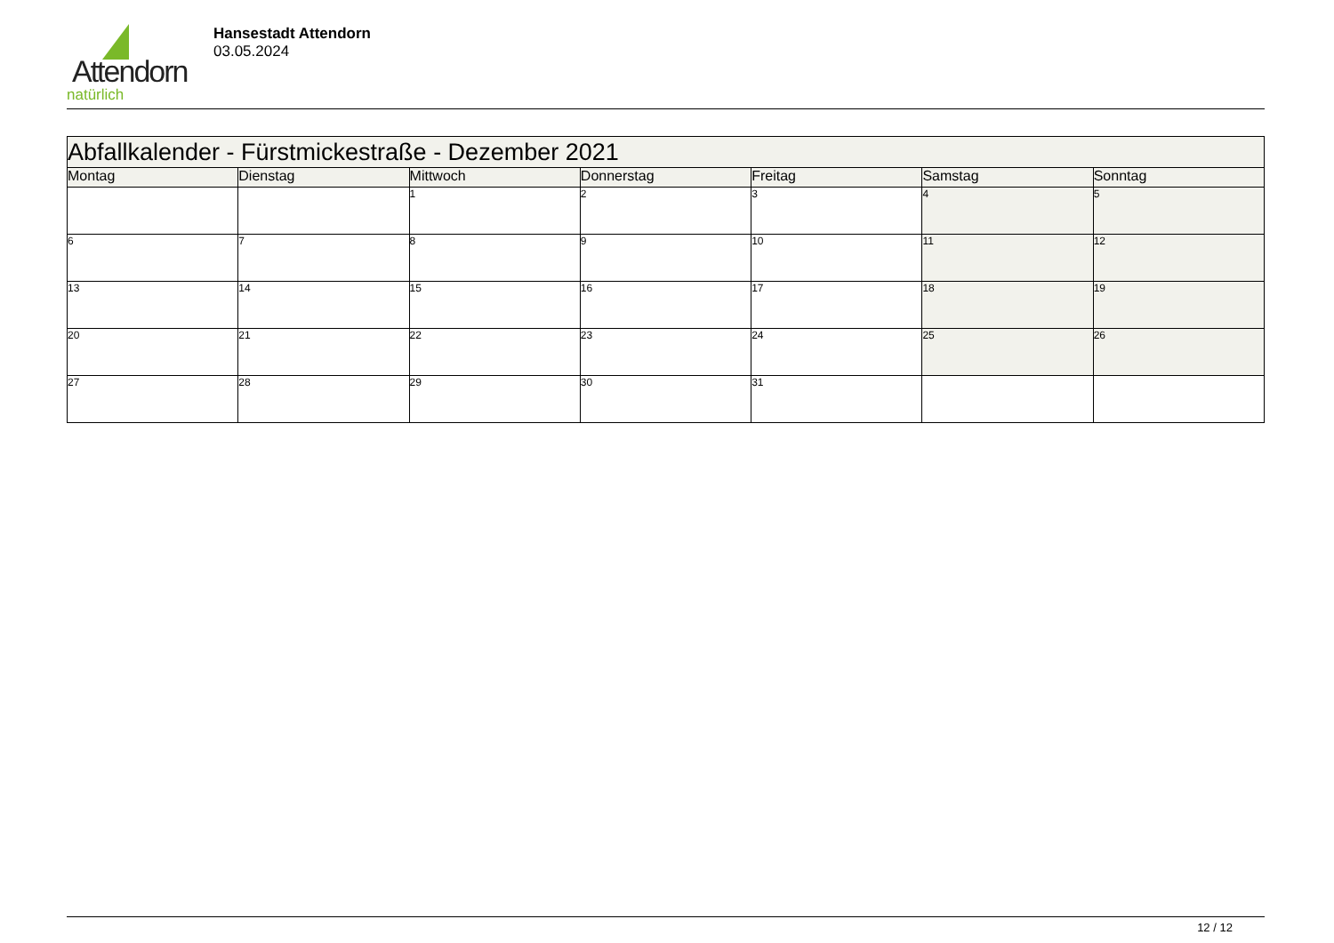Attendorn
natürlich
Hansestadt Attendorn
03.05.2024
| Abfallkalender - Fürstmickestraße - Dezember 2021 | | | | | | |
| Montag | Dienstag | Mittwoch | Donnerstag | Freitag | Samstag | Sonntag |
| | | 1 | 2 | 3 | 4 | 5 |
| 6 | 7 | 8 | 9 | 10 | 11 | 12 |
| 13 | 14 | 15 | 16 | 17 | 18 | 19 |
| 20 | 21 | 22 | 23 | 24 | 25 | 26 |
| 27 | 28 | 29 | 30 | 31 | | |
12 / 12